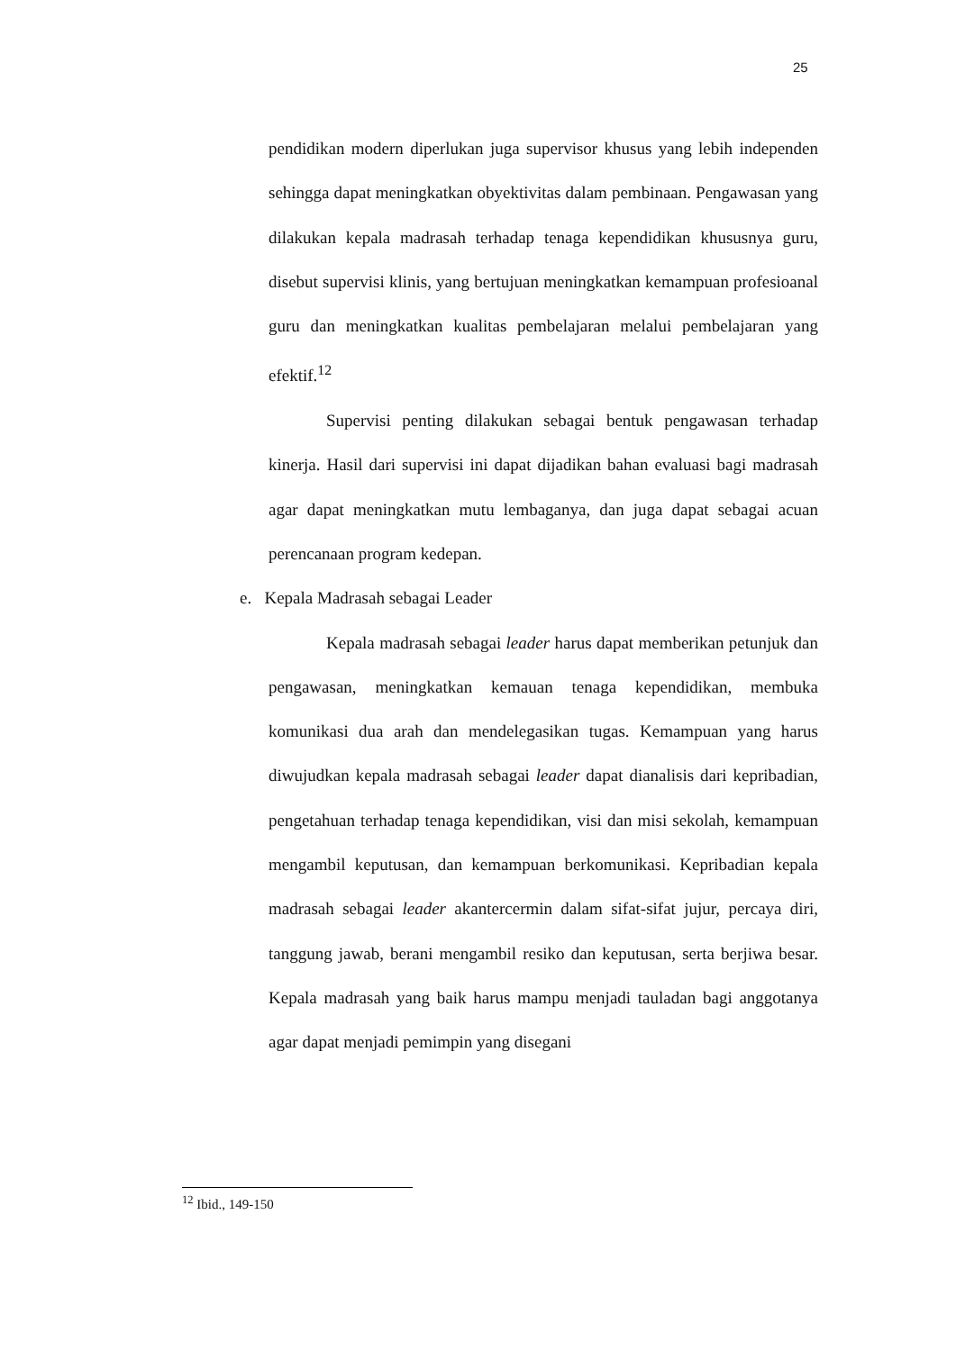25
pendidikan modern diperlukan juga supervisor khusus yang lebih independen sehingga dapat meningkatkan obyektivitas dalam pembinaan. Pengawasan yang dilakukan kepala madrasah terhadap tenaga kependidikan khususnya guru, disebut supervisi klinis, yang bertujuan meningkatkan kemampuan profesioanal guru dan meningkatkan kualitas pembelajaran melalui pembelajaran yang efektif.<sup>12</sup>
Supervisi penting dilakukan sebagai bentuk pengawasan terhadap kinerja. Hasil dari supervisi ini dapat dijadikan bahan evaluasi bagi madrasah agar dapat meningkatkan mutu lembaganya, dan juga dapat sebagai acuan perencanaan program kedepan.
e. Kepala Madrasah sebagai Leader
Kepala madrasah sebagai leader harus dapat memberikan petunjuk dan pengawasan, meningkatkan kemauan tenaga kependidikan, membuka komunikasi dua arah dan mendelegasikan tugas. Kemampuan yang harus diwujudkan kepala madrasah sebagai leader dapat dianalisis dari kepribadian, pengetahuan terhadap tenaga kependidikan, visi dan misi sekolah, kemampuan mengambil keputusan, dan kemampuan berkomunikasi. Kepribadian kepala madrasah sebagai leader akantercermin dalam sifat-sifat jujur, percaya diri, tanggung jawab, berani mengambil resiko dan keputusan, serta berjiwa besar. Kepala madrasah yang baik harus mampu menjadi tauladan bagi anggotanya agar dapat menjadi pemimpin yang disegani
<sup>12</sup> Ibid., 149-150